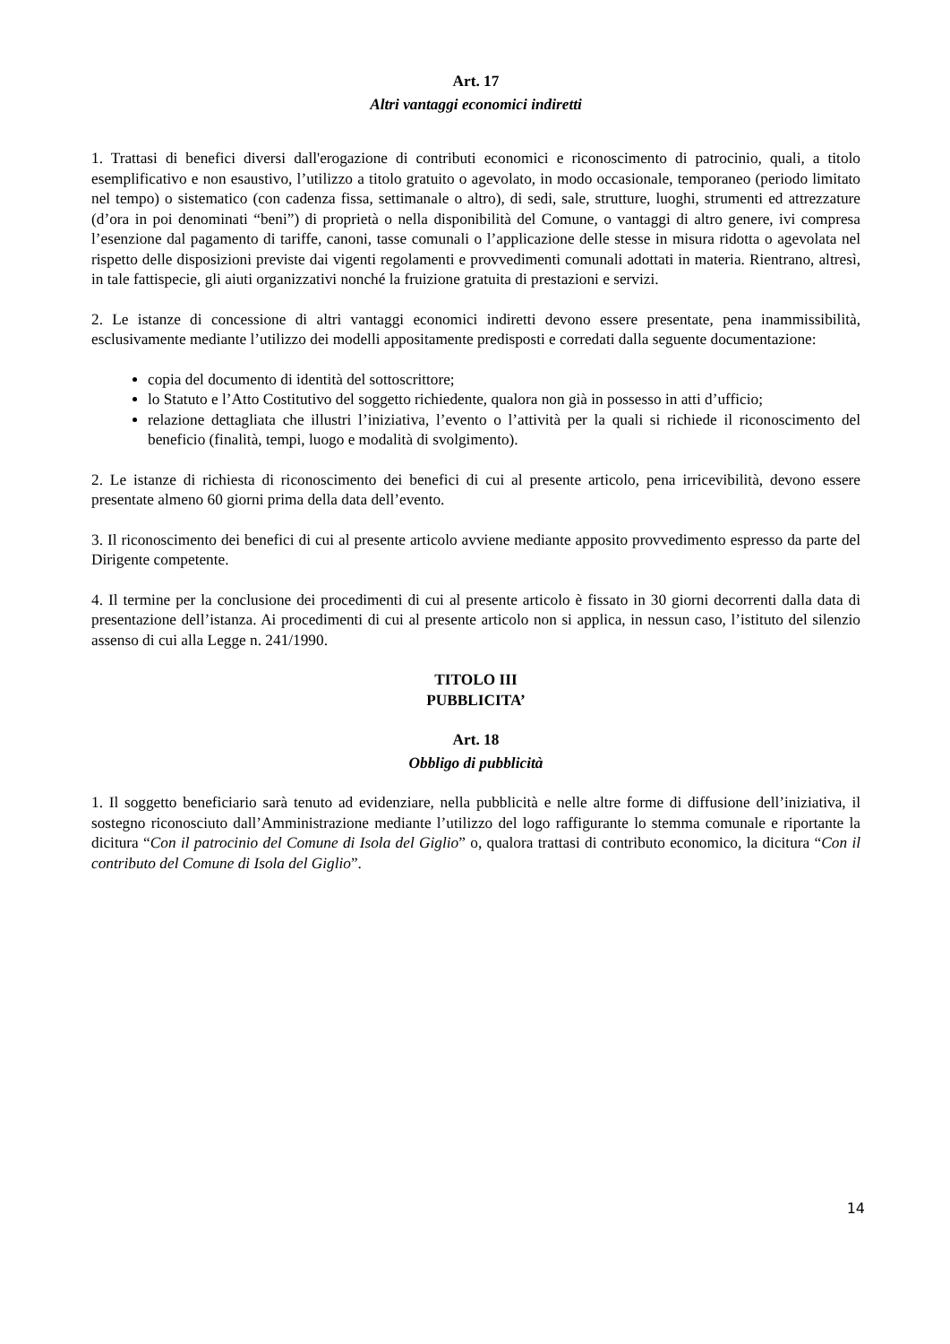Art. 17
Altri vantaggi economici indiretti
1. Trattasi di benefici diversi dall'erogazione di contributi economici e riconoscimento di patrocinio, quali, a titolo esemplificativo e non esaustivo, l’utilizzo a titolo gratuito o agevolato, in modo occasionale, temporaneo (periodo limitato nel tempo) o sistematico (con cadenza fissa, settimanale o altro), di sedi, sale, strutture, luoghi, strumenti ed attrezzature (d’ora in poi denominati “beni”) di proprietà o nella disponibilità del Comune, o vantaggi di altro genere, ivi compresa l’esenzione dal pagamento di tariffe, canoni, tasse comunali o l’applicazione delle stesse in misura ridotta o agevolata nel rispetto delle disposizioni previste dai vigenti regolamenti e provvedimenti comunali adottati in materia. Rientrano, altresì, in tale fattispecie, gli aiuti organizzativi nonché la fruizione gratuita di prestazioni e servizi.
2. Le istanze di concessione di altri vantaggi economici indiretti devono essere presentate, pena inammissibilità, esclusivamente mediante l’utilizzo dei modelli appositamente predisposti e corredati dalla seguente documentazione:
copia del documento di identità del sottoscrittore;
lo Statuto e l’Atto Costitutivo del soggetto richiedente, qualora non già in possesso in atti d’ufficio;
relazione dettagliata che illustri l’iniziativa, l’evento o l’attività per la quali si richiede il riconoscimento del beneficio (finalità, tempi, luogo e modalità di svolgimento).
2. Le istanze di richiesta di riconoscimento dei benefici di cui al presente articolo, pena irricevibilità, devono essere presentate almeno 60 giorni prima della data dell’evento.
3. Il riconoscimento dei benefici di cui al presente articolo avviene mediante apposito provvedimento espresso da parte del Dirigente competente.
4. Il termine per la conclusione dei procedimenti di cui al presente articolo è fissato in 30 giorni decorrenti dalla data di presentazione dell’istanza. Ai procedimenti di cui al presente articolo non si applica, in nessun caso, l’istituto del silenzio assenso di cui alla Legge n. 241/1990.
TITOLO III
PUBBLICITA’
Art. 18
Obbligo di pubblicità
1. Il soggetto beneficiario sarà tenuto ad evidenziare, nella pubblicità e nelle altre forme di diffusione dell’iniziativa, il sostegno riconosciuto dall’Amministrazione mediante l’utilizzo del logo raffigurante lo stemma comunale e riportante la dicitura “Con il patrocinio del Comune di Isola del Giglio” o, qualora trattasi di contributo economico, la dicitura “Con il contributo del Comune di Isola del Giglio”.
14